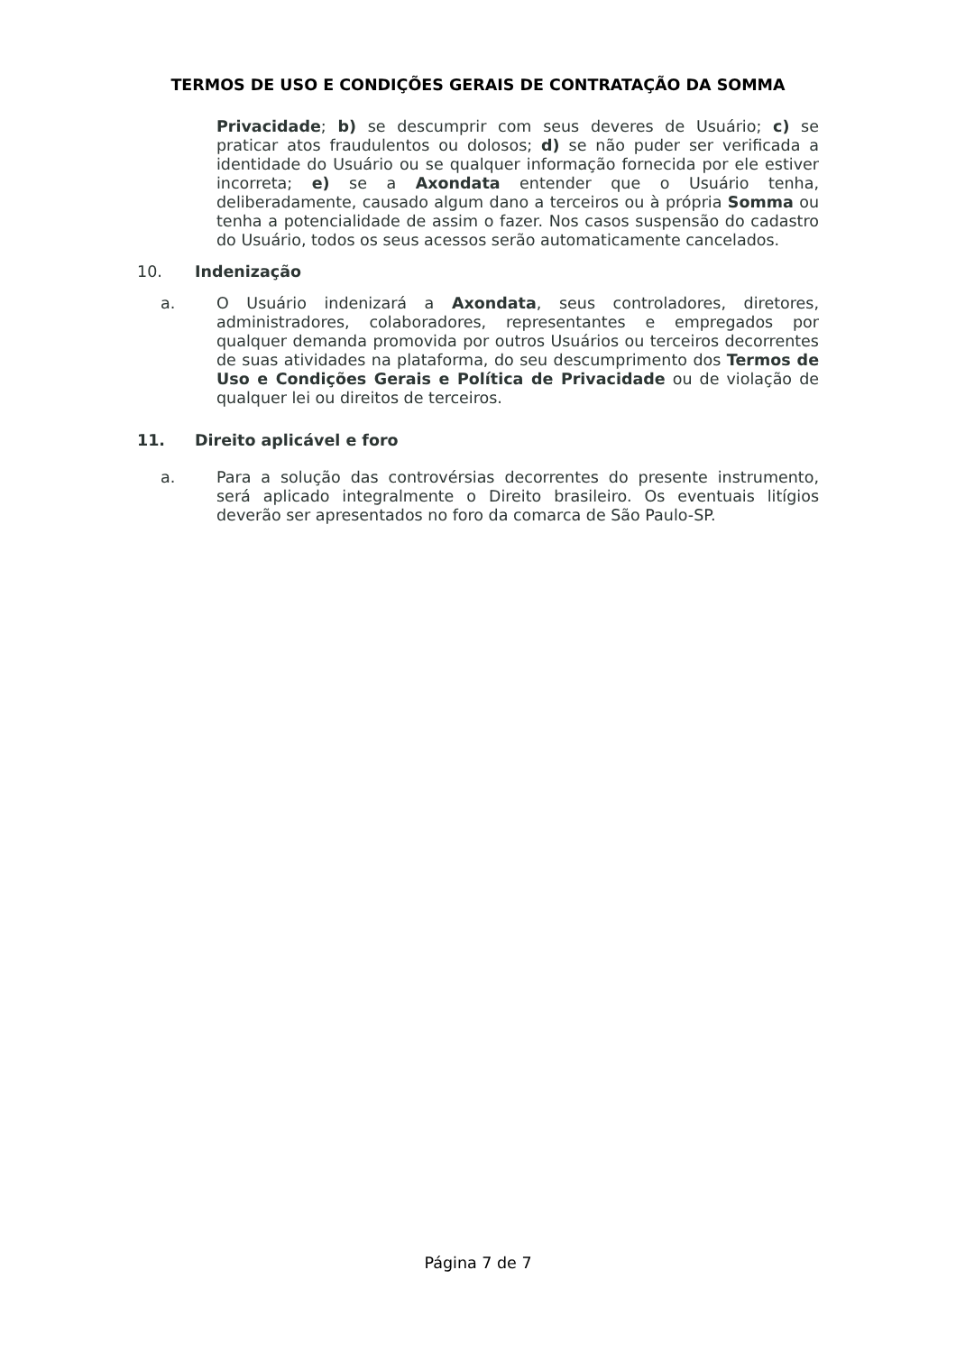TERMOS DE USO E CONDIÇÕES GERAIS DE CONTRATAÇÃO DA SOMMA
Privacidade; b) se descumprir com seus deveres de Usuário; c) se praticar atos fraudulentos ou dolosos; d) se não puder ser verificada a identidade do Usuário ou se qualquer informação fornecida por ele estiver incorreta; e) se a Axondata entender que o Usuário tenha, deliberadamente, causado algum dano a terceiros ou à própria Somma ou tenha a potencialidade de assim o fazer. Nos casos suspensão do cadastro do Usuário, todos os seus acessos serão automaticamente cancelados.
10. Indenização
a. O Usuário indenizará a Axondata, seus controladores, diretores, administradores, colaboradores, representantes e empregados por qualquer demanda promovida por outros Usuários ou terceiros decorrentes de suas atividades na plataforma, do seu descumprimento dos Termos de Uso e Condições Gerais e Política de Privacidade ou de violação de qualquer lei ou direitos de terceiros.
11. Direito aplicável e foro
a. Para a solução das controvérsias decorrentes do presente instrumento, será aplicado integralmente o Direito brasileiro. Os eventuais litígios deverão ser apresentados no foro da comarca de São Paulo-SP.
Página 7 de 7